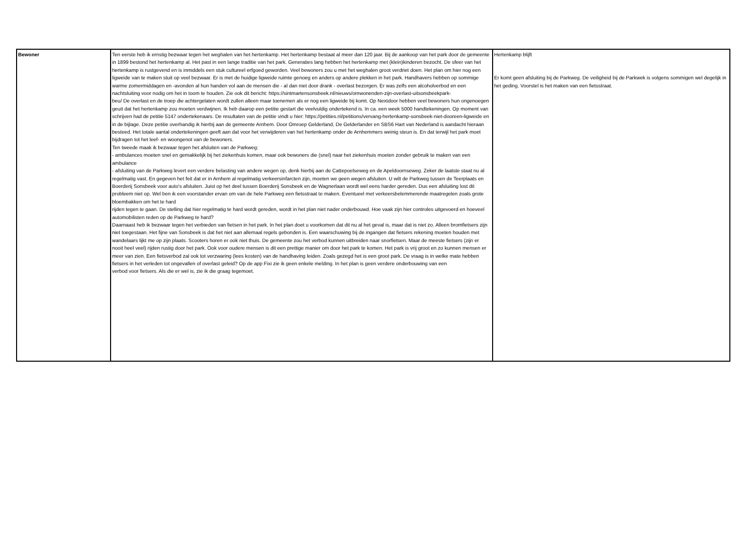| Bewoner | Ten eerste heb ik ernstig bezwaar tegen het weghalen van het hertenkamp. Het hertenkamp bestaat al meer dan 120 jaar. Bij de aankoop van het park door de gemeente in 1899 bestond het hertenkamp al. Het past in een lange traditie van het park. Generaties lang hebben het hertenkamp met (klein)kinderen bezocht. De sfeer van het hertenkamp is rustgevend en is inmiddels een stuk cultureel erfgoed geworden. Veel bewoners zou u met het weghalen groot verdriet doen. Het plan om hier nog een ligweide van te maken stuit op veel bezwaar. Er is met de huidige ligweide ruimte genoeg en anders op andere plekken in het park. Handhavers hebben op sommige warme zomermiddagen en -avonden al hun handen vol aan de mensen die - al dan niet door drank - overlast bezorgen. Er was zelfs een alcoholverbod en een nachtsluiting voor nodig om het in toom te houden. Zie ook dit bericht: https://sintmartensonsbeek.nl/nieuws/omwonenden-zijn-overlast-uitsonsbeekpark- beu/ De overlast en de troep die achtergelaten wordt zullen alleen maar toenemen als er nog een ligweide bij komt. Op Nextdoor hebben veel bewoners hun ongenoegen geuit dat het hertenkamp zou moeten verdwijnen. Ik heb daarop een petitie gestart die veelvuldig ondertekend is. In ca. een week 5000 handtekeningen. Op moment van schrijven had de petitie 5147 ondertekenaars. De resultaten van de petitie vindt u hier: https://petities.nl/petitions/vervang-hertenkamp-sonsbeek-niet-dooreen-ligweide en in de bijlage. Deze petitie overhandig ik hierbij aan de gemeente Arnhem. Door Omroep Gelderland, De Gelderlander en SBS6 Hart van Nederland is aandacht hieraan besteed. Het totale aantal ondertekeningen geeft aan dat voor het verwijderen van het hertenkamp onder de Arnhemmers weinig steun is. En dat terwijl het park moet bijdragen tot het leef- en woongenot van de bewoners. Ten tweede maak ik bezwaar tegen het afsluiten van de Parkweg: - ambulances moeten snel en gemakkelijk bij het ziekenhuis komen, maar ook bewoners die (snel) naar het ziekenhuis moeten zonder gebruik te maken van een ambulance - afsluiting van de Parkweg levert een verdere belasting van andere wegen op, denk hierbij aan de Cattepoelseweg en de Apeldoornseweg. Zeker de laatste staat nu al regelmatig vast. En gegeven het feit dat er in Arnhem al regelmatig verkeersinfarcten zijn, moeten we geen wegen afsluiten. U wilt de Parkweg tussen de Teerplaats en Boerderij Sonsbeek voor auto's afsluiten. Juist op het deel tussen Boerderij Sonsbeek en de Wagnerlaan wordt wel eens harder gereden. Dus een afsluiting lost dit probleem niet op. Wel ben ik een voorstander ervan om van de hele Parkweg een fietsstraat te maken. Eventueel met verkeersbelemmerende maatregelen zoals grote bloembakken om het te hard rijden tegen te gaan. De stelling dat hier regelmatig te hard wordt gereden, wordt in het plan niet nader onderbouwd. Hoe vaak zijn hier controles uitgevoerd en hoeveel automobilisten reden op de Parkweg te hard? Daarnaast heb ik bezwaar tegen het verbieden van fietsen in het park. In het plan doet u voorkomen dat dit nu al het geval is, maar dat is niet zo. Alleen bromfietsers zijn niet toegestaan. Het fijne van Sonsbeek is dat het niet aan allemaal regels gebonden is. Een waarschuwing bij de ingangen dat fietsers rekening moeten houden met wandelaars lijkt me op zijn plaats. Scooters horen er ook niet thuis. De gemeente zou het verbod kunnen uitbreiden naar snorfietsen. Maar de meeste fietsers (zijn er nooit heel veel) rijden rustig door het park. Ook voor oudere mensen is dit een prettige manier om door het park te komen. Het park is vrij groot en zo kunnen mensen er meer van zien. Een fietsverbod zal ook tot verzwaring (lees kosten) van de handhaving leiden. Zoals gezegd het is een groot park. De vraag is in welke mate hebben fietsers in het verleden tot ongevallen of overlast geleid? Op de app Fixi zie ik geen enkele melding. In het plan is geen verdere onderbouwing van een verbod voor fietsers. Als die er wel is, zie ik die graag tegemoet. | Hertenkamp blijft Er komt geen afsluiting bij de Parkweg. De veiligheid bij de Parkwek is volgens sommigen wel degelijk in het geding. Voorstel is het maken van een fietsstraat. |